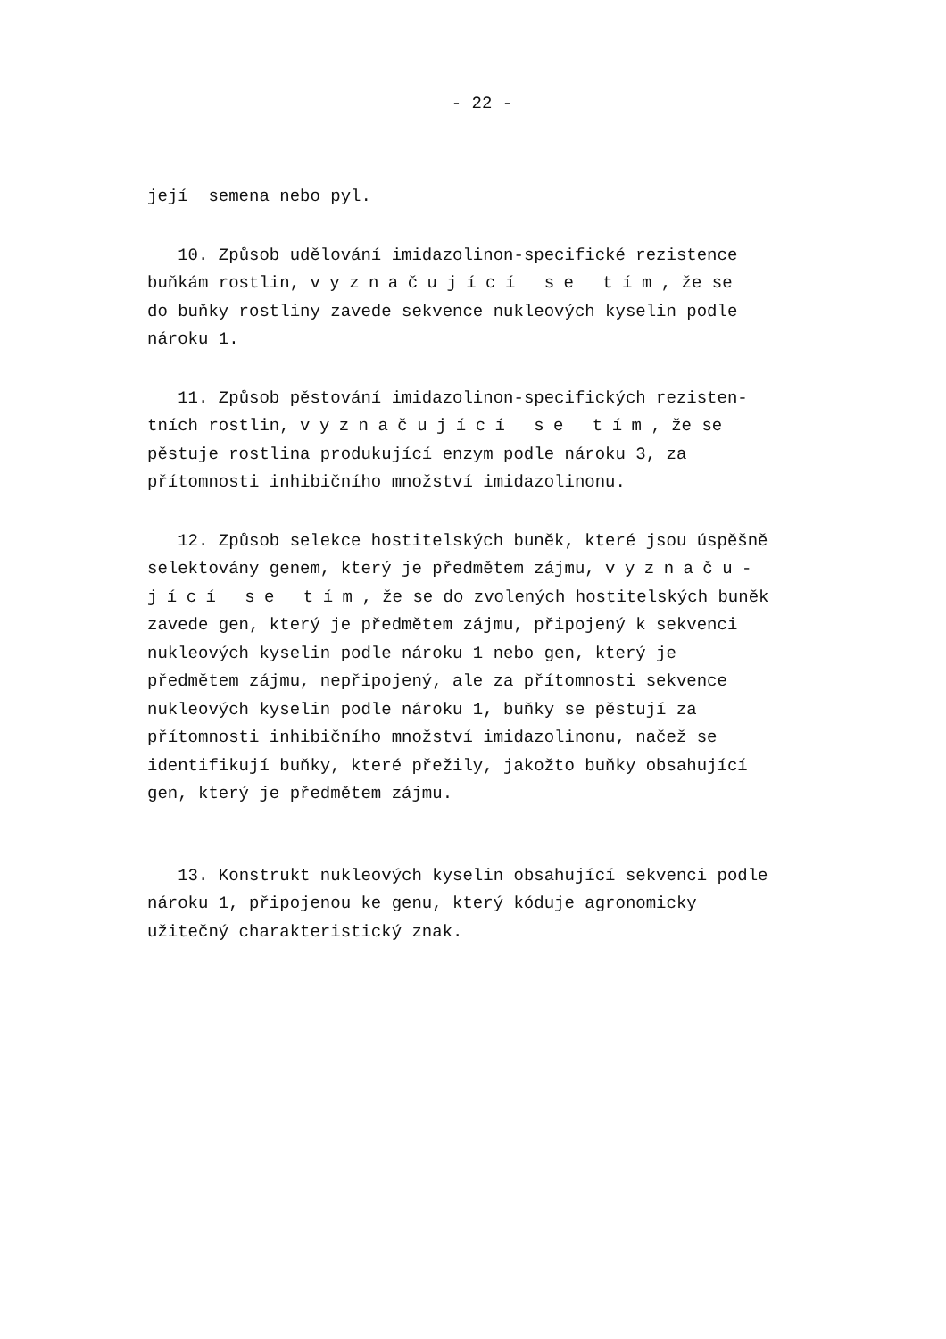- 22 -
její semena nebo pyl.
10. Způsob udělování imidazolinon-specifické rezistence buňkám rostlin, vyznačující se tím, že se do buňky rostliny zavede sekvence nukleových kyselin podle nároku 1.
11. Způsob pěstování imidazolinon-specifických rezisten- tních rostlin, vyznačující se tím, že se pěstuje rostlina produkující enzym podle nároku 3, za přítomnosti inhibičního množství imidazolinonu.
12. Způsob selekce hostitelských buněk, které jsou úspěšně selektovány genem, který je předmětem zájmu, vyznaču- jící se tím, že se do zvolených hostitelských buněk zavede gen, který je předmětem zájmu, připojený k sekvenci nukleových kyselin podle nároku 1 nebo gen, který je předmětem zájmu, nepřipojený, ale za přítomnosti sekvence nukleových kyselin podle nároku 1, buňky se pěstují za přítomnosti inhibičního množství imidazolinonu, načež se identifikují buňky, které přežily, jakožto buňky obsahující gen, který je předmětem zájmu.
13. Konstrukt nukleových kyselin obsahující sekvenci podle nároku 1, připojenou ke genu, který kóduje agronomicky užitečný charakteristický znak.